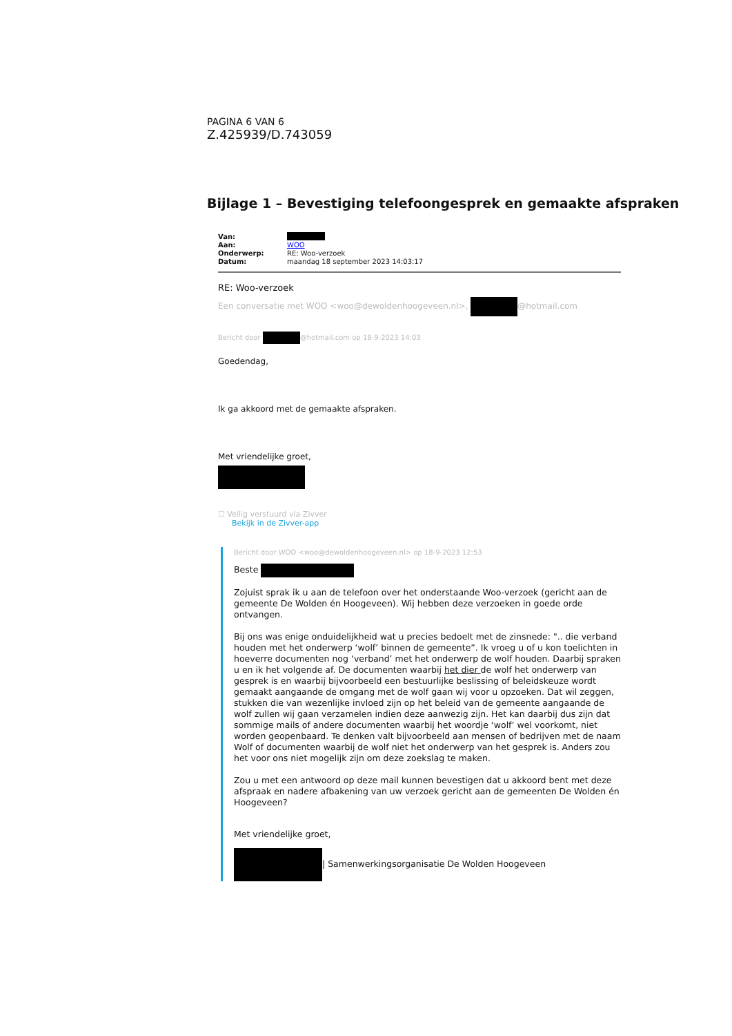PAGINA 6 VAN 6
Z.425939/D.743059
Bijlage 1 – Bevestiging telefoongesprek en gemaakte afspraken
| Van: | |
| Aan: | WOO |
| Onderwerp: | RE: Woo-verzoek |
| Datum: | maandag 18 september 2023 14:03:17 |
RE: Woo-verzoek
Een conversatie met WOO <woo@dewoldenhoogeveen.nl>, @hotmail.com
Bericht door @hotmail.com op 18-9-2023 14:03
Goedendag,
Ik ga akkoord met de gemaakte afspraken.
Met vriendelijke groet,
☐ Veilig verstuurd via Zivver
Bekijk in de Zivver-app
Bericht door WOO <woo@dewoldenhoogeveen.nl> op 18-9-2023 12:53
Beste
Zojuist sprak ik u aan de telefoon over het onderstaande Woo-verzoek (gericht aan de gemeente De Wolden én Hoogeveen). Wij hebben deze verzoeken in goede orde ontvangen.
Bij ons was enige onduidelijkheid wat u precies bedoelt met de zinsnede: ".. die verband houden met het onderwerp ‘wolf’ binnen de gemeente”. Ik vroeg u of u kon toelichten in hoeverre documenten nog ‘verband’ met het onderwerp de wolf houden. Daarbij spraken u en ik het volgende af. De documenten waarbij het dier de wolf het onderwerp van gesprek is en waarbij bijvoorbeeld een bestuurlijke beslissing of beleidskeuze wordt gemaakt aangaande de omgang met de wolf gaan wij voor u opzoeken. Dat wil zeggen, stukken die van wezenlijke invloed zijn op het beleid van de gemeente aangaande de wolf zullen wij gaan verzamelen indien deze aanwezig zijn. Het kan daarbij dus zijn dat sommige mails of andere documenten waarbij het woordje ‘wolf’ wel voorkomt, niet worden geopenbaard. Te denken valt bijvoorbeeld aan mensen of bedrijven met de naam Wolf of documenten waarbij de wolf niet het onderwerp van het gesprek is. Anders zou het voor ons niet mogelijk zijn om deze zoekslag te maken.
Zou u met een antwoord op deze mail kunnen bevestigen dat u akkoord bent met deze afspraak en nadere afbakening van uw verzoek gericht aan de gemeenten De Wolden én Hoogeveen?
Met vriendelijke groet,
| Samenwerkingsorganisatie De Wolden Hoogeveen